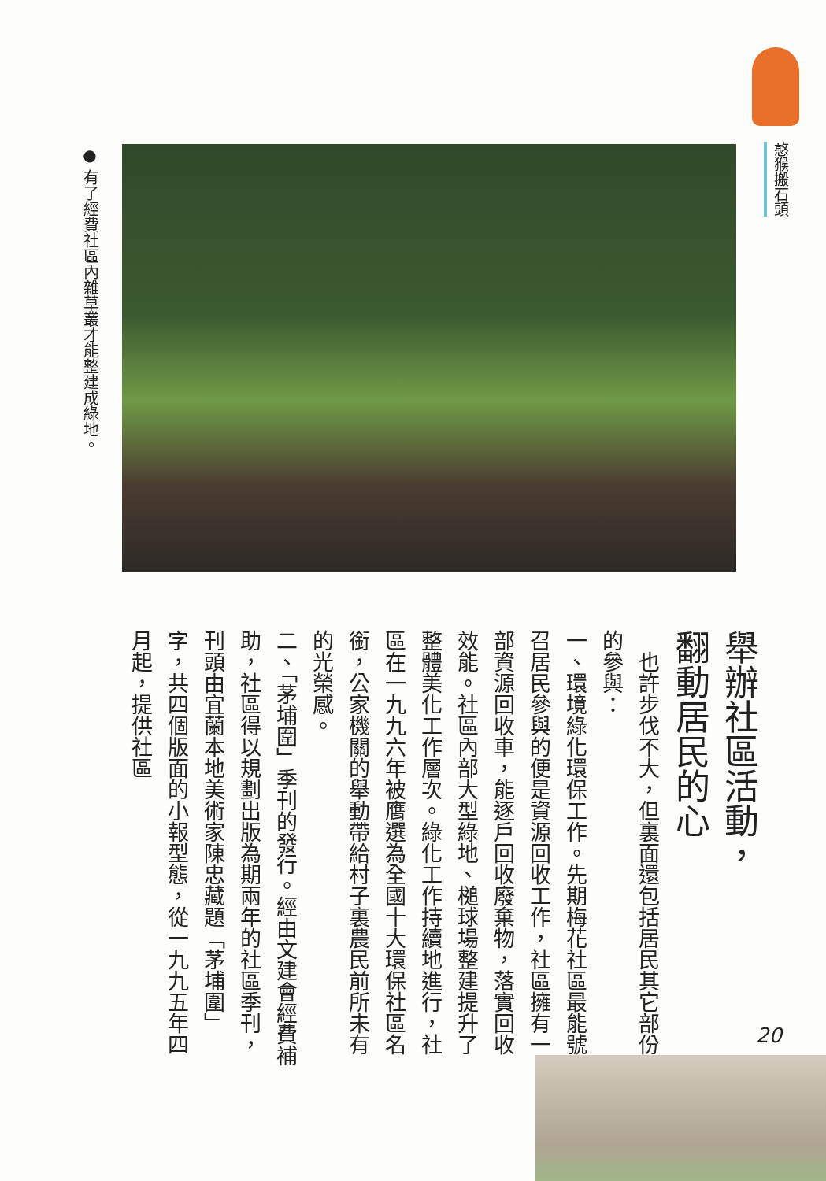憨猴搬石頭
● 有了經費社區內雜草叢才能整建成綠地。
舉辦社區活動，
翻動居民的心
　也許步伐不大，但裏面還包括居民其它部份的參與：
一、環境綠化環保工作。先期梅花社區最能號召居民參與的便是資源回收工作，社區擁有一部資源回收車，能逐戶回收廢棄物，落實回收效能。社區內部大型綠地、槌球場整建提升了整體美化工作層次。綠化工作持續地進行，社區在一九九六年被膺選為全國十大環保社區名銜，公家機關的舉動帶給村子裏農民前所未有的光榮感。
二、「茅埔圍」季刊的發行。經由文建會經費補助，社區得以規劃出版為期兩年的社區季刊，刊頭由宜蘭本地美術家陳忠藏題「茅埔圍」字，共四個版面的小報型態，從一九九五年四月起，提供社區
20